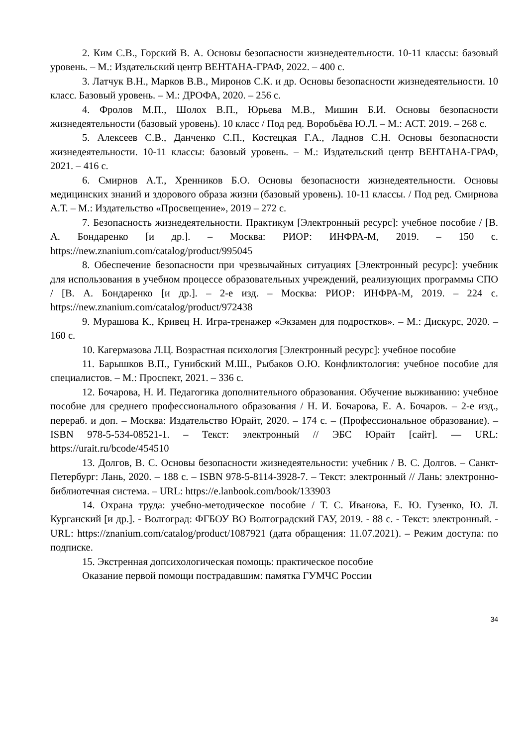2. Ким С.В., Горский В. А. Основы безопасности жизнедеятельности. 10-11 классы: базовый уровень. – М.: Издательский центр ВЕНТАНА-ГРАФ, 2022. – 400 с.
3. Латчук В.Н., Марков В.В., Миронов С.К. и др. Основы безопасности жизнедеятельности. 10 класс. Базовый уровень. – М.: ДРОФА, 2020. – 256 с.
4. Фролов М.П., Шолох В.П., Юрьева М.В., Мишин Б.И. Основы безопасности жизнедеятельности (базовый уровень). 10 класс / Под ред. Воробьёва Ю.Л. – М.: АСТ. 2019. – 268 с.
5. Алексеев С.В., Данченко С.П., Костецкая Г.А., Ладнов С.Н. Основы безопасности жизнедеятельности. 10-11 классы: базовый уровень. – М.: Издательский центр ВЕНТАНА-ГРАФ, 2021. – 416 с.
6. Смирнов А.Т., Хренников Б.О. Основы безопасности жизнедеятельности. Основы медицинских знаний и здорового образа жизни (базовый уровень). 10-11 классы. / Под ред. Смирнова А.Т. – М.: Издательство «Просвещение», 2019 – 272 с.
7. Безопасность жизнедеятельности. Практикум [Электронный ресурс]: учебное пособие / [В. А. Бондаренко [и др.]. – Москва: РИОР: ИНФРА-М, 2019. – 150 с. https://new.znanium.com/catalog/product/995045
8. Обеспечение безопасности при чрезвычайных ситуациях [Электронный ресурс]: учебник для использования в учебном процессе образовательных учреждений, реализующих программы СПО / [В. А. Бондаренко [и др.]. – 2-е изд. – Москва: РИОР: ИНФРА-М, 2019. – 224 с. https://new.znanium.com/catalog/product/972438
9. Мурашова К., Кривец Н. Игра-тренажер «Экзамен для подростков». – М.: Дискурс, 2020. – 160 с.
10. Кагермазова Л.Ц. Возрастная психология [Электронный ресурс]: учебное пособие
11. Барышков В.П., Гунибский М.Ш., Рыбаков О.Ю. Конфликтология: учебное пособие для специалистов. – М.: Проспект, 2021. – 336 с.
12. Бочарова, Н. И. Педагогика дополнительного образования. Обучение выживанию: учебное пособие для среднего профессионального образования / Н. И. Бочарова, Е. А. Бочаров. – 2-е изд., перераб. и доп. – Москва: Издательство Юрайт, 2020. – 174 с. – (Профессиональное образование). – ISBN 978-5-534-08521-1. – Текст: электронный // ЭБС Юрайт [сайт]. — URL: https://urait.ru/bcode/454510
13. Долгов, В. С. Основы безопасности жизнедеятельности: учебник / В. С. Долгов. – Санкт-Петербург: Лань, 2020. – 188 с. – ISBN 978-5-8114-3928-7. – Текст: электронный // Лань: электронно-библиотечная система. – URL: https://e.lanbook.com/book/133903
14. Охрана труда: учебно-методическое пособие / Т. С. Иванова, Е. Ю. Гузенко, Ю. Л. Курганский [и др.]. - Волгоград: ФГБОУ ВО Волгоградский ГАУ, 2019. - 88 с. - Текст: электронный. - URL: https://znanium.com/catalog/product/1087921 (дата обращения: 11.07.2021). – Режим доступа: по подписке.
15. Экстренная допсихологическая помощь: практическое пособие
Оказание первой помощи пострадавшим: памятка ГУМЧС России
34